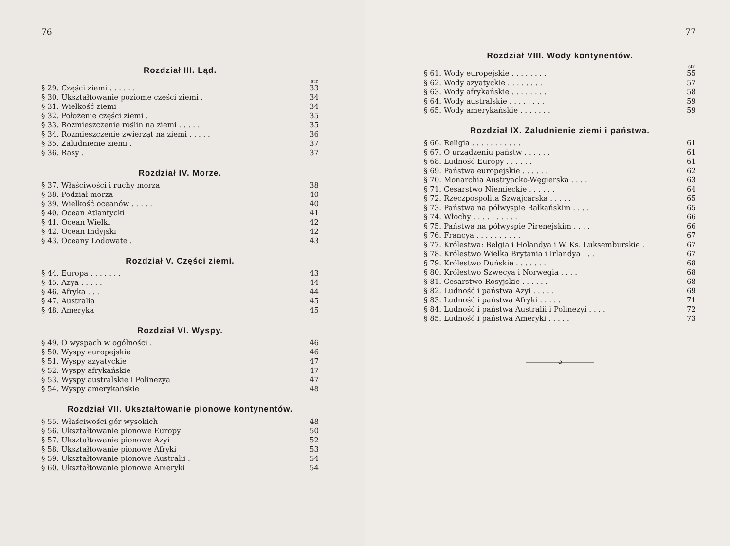76
Rozdział III. Ląd.
str.
| § 29. Części ziemi . . . . . . | 33 |
| § 30. Ukształtowanie poziome części ziemi . | 34 |
| § 31. Wielkość ziemi | 34 |
| § 32. Położenie części ziemi . | 35 |
| § 33. Rozmieszczenie roślin na ziemi . . . . . | 35 |
| § 34. Rozmieszczenie zwierząt na ziemi . . . . . | 36 |
| § 35. Zaludnienie ziemi . | 37 |
| § 36. Rasy . | 37 |
Rozdział IV. Morze.
| § 37. Właściwości i ruchy morza | 38 |
| § 38. Podział morza | 40 |
| § 39. Wielkość oceanów . . . . . | 40 |
| § 40. Ocean Atlantycki | 41 |
| § 41. Ocean Wielki | 42 |
| § 42. Ocean Indyjski | 42 |
| § 43. Oceany Lodowate . | 43 |
Rozdział V. Części ziemi.
| § 44. Europa . . . . . . . | 43 |
| § 45. Azya . . . . . | 44 |
| § 46. Afryka . . . | 44 |
| § 47. Australia | 45 |
| § 48. Ameryka | 45 |
Rozdział VI. Wyspy.
| § 49. O wyspach w ogólności . | 46 |
| § 50. Wyspy europejskie | 46 |
| § 51. Wyspy azyatyckie | 47 |
| § 52. Wyspy afrykańskie | 47 |
| § 53. Wyspy australskie i Polinezya | 47 |
| § 54. Wyspy amerykańskie | 48 |
Rozdział VII. Ukształtowanie pionowe kontynentów.
| § 55. Właściwości gór wysokich | 48 |
| § 56. Ukształtowanie pionowe Europy | 50 |
| § 57. Ukształtowanie pionowe Azyi | 52 |
| § 58. Ukształtowanie pionowe Afryki | 53 |
| § 59. Ukształtowanie pionowe Australii . | 54 |
| § 60. Ukształtowanie pionowe Ameryki | 54 |
77
Rozdział VIII. Wody kontynentów.
str.
| § 61. Wody europejskie . . . . . . . . | 55 |
| § 62. Wody azyatyckie . . . . . . . . | 57 |
| § 63. Wody afrykańskie . . . . . . . . | 58 |
| § 64. Wody australskie . . . . . . . . | 59 |
| § 65. Wody amerykańskie . . . . . . . | 59 |
Rozdział IX. Zaludnienie ziemi i państwa.
| § 66. Religia . . . . . . . . . . . | 61 |
| § 67. O urządzeniu państw . . . . . . | 61 |
| § 68. Ludność Europy . . . . . . | 61 |
| § 69. Państwa europejskie . . . . . . | 62 |
| § 70. Monarchia Austryacko-Węgierska . . . . | 63 |
| § 71. Cesarstwo Niemieckie . . . . . . | 64 |
| § 72. Rzeczpospolita Szwajcarska . . . . . | 65 |
| § 73. Państwa na półwyspie Bałkańskim . . . . | 65 |
| § 74. Włochy . . . . . . . . . . | 66 |
| § 75. Państwa na półwyspie Pirenejskim . . . . | 66 |
| § 76. Francya . . . . . . . . . . | 67 |
| § 77. Królestwa: Belgia i Holandya i W. Ks. Luksemburskie . | 67 |
| § 78. Królestwo Wielka Brytania i Irlandya . . . | 67 |
| § 79. Królestwo Duńskie . . . . . . . | 68 |
| § 80. Królestwo Szwecya i Norwegia . . . . | 68 |
| § 81. Cesarstwo Rosyjskie . . . . . . | 68 |
| § 82. Ludność i państwa Azyi . . . . . | 69 |
| § 83. Ludność i państwa Afryki . . . . . | 71 |
| § 84. Ludność i państwa Australii i Polinezyi . . . . | 72 |
| § 85. Ludność i państwa Ameryki . . . . . | 73 |